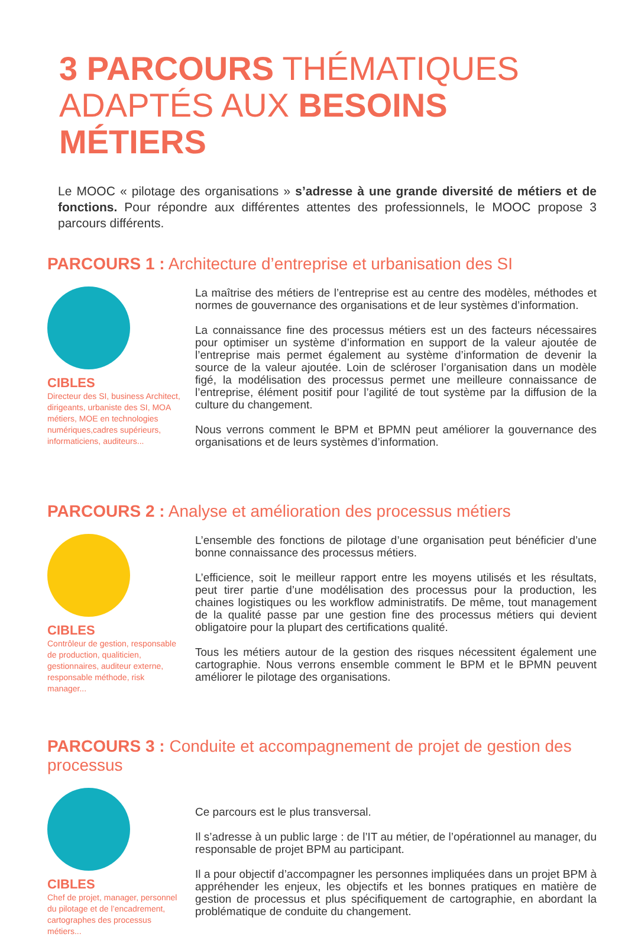3 PARCOURS THÉMATIQUES
ADAPTÉS AUX BESOINS MÉTIERS
Le MOOC « pilotage des organisations » s’adresse à une grande diversité de métiers et de fonctions. Pour répondre aux différentes attentes des professionnels, le MOOC propose 3 parcours différents.
PARCOURS 1 : Architecture d’entreprise et urbanisation des SI
CIBLES
Directeur des SI, business Architect, dirigeants, urbaniste des SI, MOA métiers, MOE en technologies numériques,cadres supérieurs, informaticiens, auditeurs...
La maîtrise des métiers de l’entreprise est au centre des modèles, méthodes et normes de gouvernance des organisations et de leur systèmes d’information.
La connaissance fine des processus métiers est un des facteurs nécessaires pour optimiser un système d’information en support de la valeur ajoutée de l’entreprise mais permet également au système d’information de devenir la source de la valeur ajoutée. Loin de scléroser l’organisation dans un modèle figé, la modélisation des processus permet une meilleure connaissance de l’entreprise, élément positif pour l’agilité de tout système par la diffusion de la culture du changement.
Nous verrons comment le BPM et BPMN peut améliorer la gouvernance des organisations et de leurs systèmes d’information.
PARCOURS 2 : Analyse et amélioration des processus métiers
CIBLES
Contrôleur de gestion, responsable de production, qualiticien, gestionnaires, auditeur externe, responsable méthode, risk manager...
L’ensemble des fonctions de pilotage d’une organisation peut bénéficier d’une bonne connaissance des processus métiers.
L’efficience, soit le meilleur rapport entre les moyens utilisés et les résultats, peut tirer partie d’une modélisation des processus pour la production, les chaines logistiques ou les workflow administratifs. De même, tout management de la qualité passe par une gestion fine des processus métiers qui devient obligatoire pour la plupart des certifications qualité.
Tous les métiers autour de la gestion des risques nécessitent également une cartographie. Nous verrons ensemble comment le BPM et le BPMN peuvent améliorer le pilotage des organisations.
PARCOURS 3 : Conduite et accompagnement de projet de gestion des processus
CIBLES
Chef de projet, manager, personnel du pilotage et de l’encadrement, cartographes des processus métiers...
Ce parcours est le plus transversal.
Il s’adresse à un public large : de l’IT au métier, de l’opérationnel au manager, du responsable de projet BPM au participant.
Il a pour objectif d’accompagner les personnes impliquées dans un projet BPM à appréhender les enjeux, les objectifs et les bonnes pratiques en matière de gestion de processus et plus spécifiquement de cartographie, en abordant la problématique de conduite du changement.